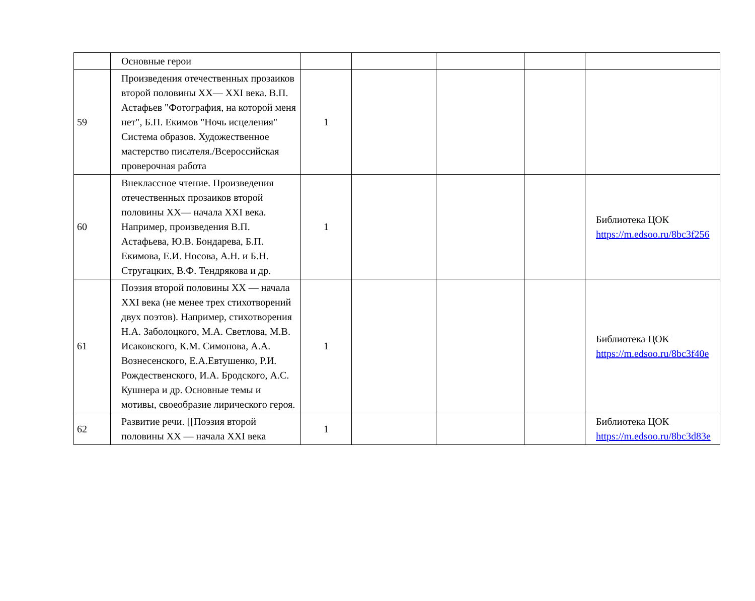| | Основные герои | | | | | |
| 59 | Произведения отечественных прозаиков второй половины XX— XXI века. В.П. Астафьев "Фотография, на которой меня нет", Б.П. Екимов "Ночь исцеления" Система образов. Художественное мастерство писателя./Всероссийская проверочная работа | 1 | | | | |
| 60 | Внеклассное чтение. Произведения отечественных прозаиков второй половины XX— начала XXI века. Например, произведения В.П. Астафьева, Ю.В. Бондарева, Б.П. Екимова, Е.И. Носова, А.Н. и Б.Н. Стругацких, В.Ф. Тендрякова и др. | 1 | | | | Библиотека ЦОК https://m.edsoo.ru/8bc3f256 |
| 61 | Поэзия второй половины XX — начала XXI века (не менее трех стихотворений двух поэтов). Например, стихотворения Н.А. Заболоцкого, М.А. Светлова, М.В. Исаковского, К.М. Симонова, А.А. Вознесенского, Е.А.Евтушенко, Р.И. Рождественского, И.А. Бродского, А.С. Кушнера и др. Основные темы и мотивы, своеобразие лирического героя. | 1 | | | | Библиотека ЦОК https://m.edsoo.ru/8bc3f40e |
| 62 | Развитие речи. [[Поэзия второй половины XX — начала XXI века | 1 | | | | Библиотека ЦОК https://m.edsoo.ru/8bc3d83e |